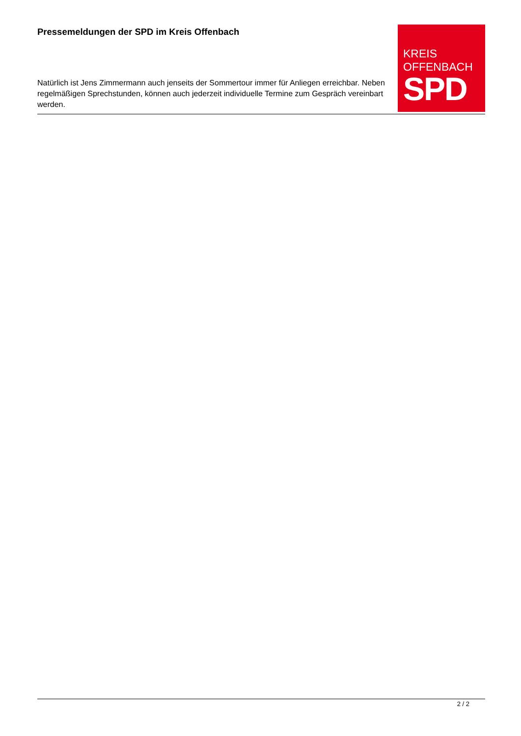KREIS
OFFENBACH
SPD
Pressemeldungen der SPD im Kreis Offenbach
Natürlich ist Jens Zimmermann auch jenseits der Sommertour immer für Anliegen erreichbar. Neben regelmäßigen Sprechstunden, können auch jederzeit individuelle Termine zum Gespräch vereinbart werden.
2 / 2